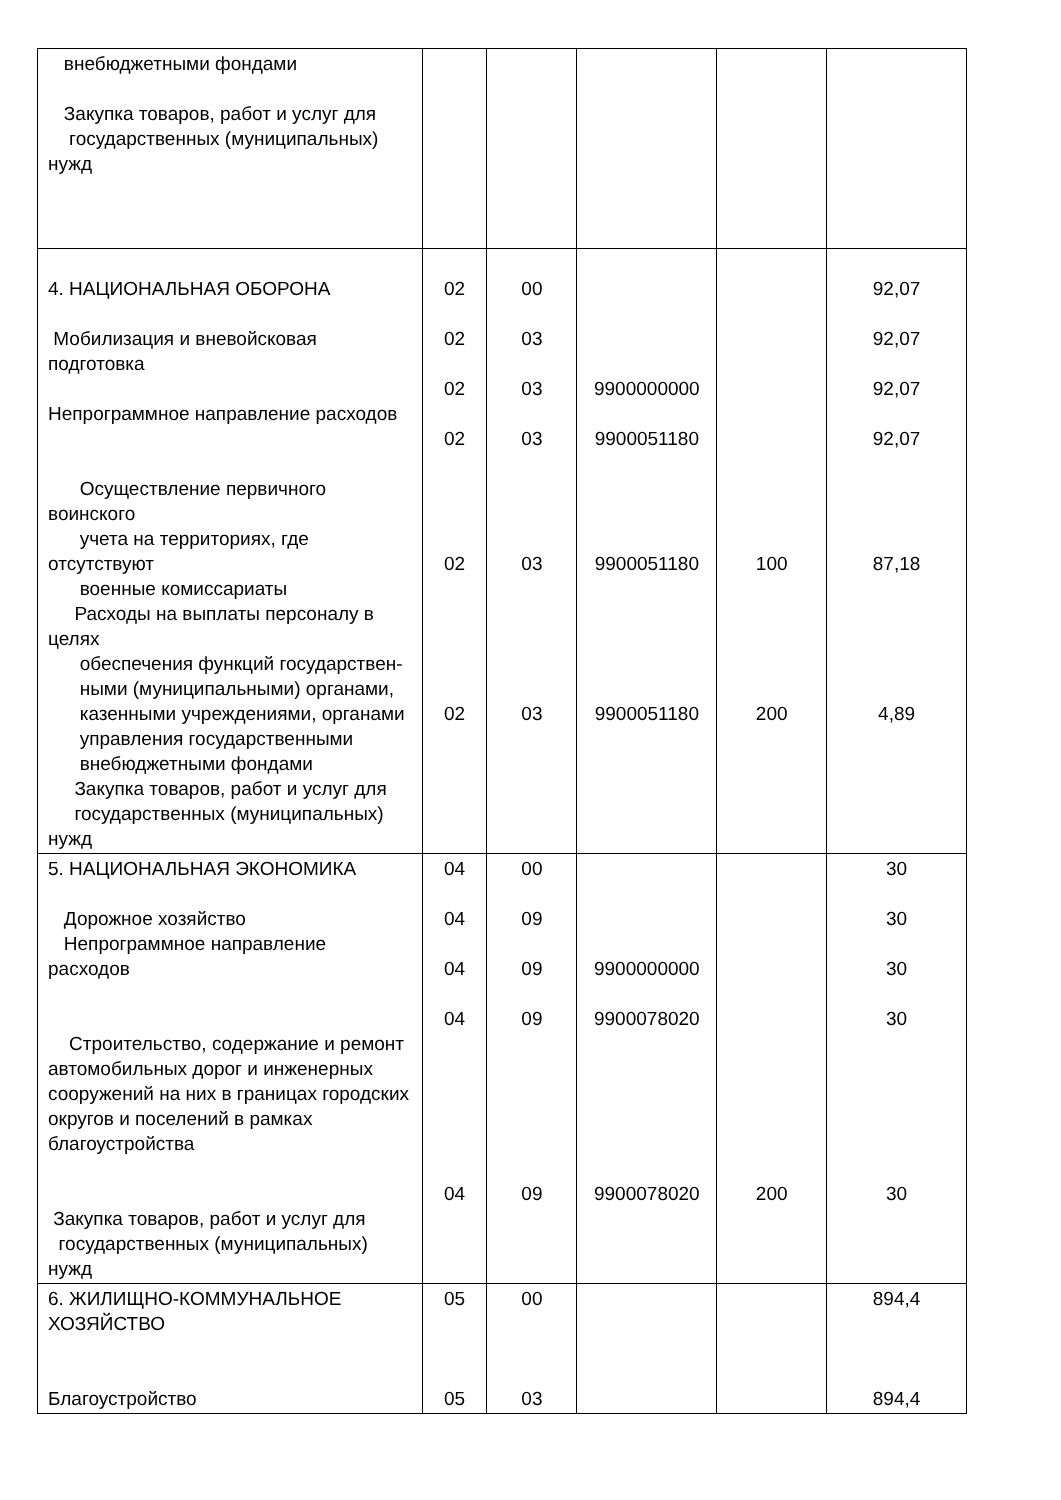| внебюджетными фондами Закупка товаров, работ и услуг для государственных (муниципальных) нужд | | | | | |
| 4. НАЦИОНАЛЬНАЯ ОБОРОНА Мобилизация и вневойсковая подготовка Непрограммное направление расходов Осуществление первичного воинского учета на территориях, где отсутствуют военные комиссариаты Расходы на выплаты персоналу в целях обеспечения функций государствен- ными (муниципальными) органами, казенными учреждениями, органами управления государственными внебюджетными фондами Закупка товаров, работ и услуг для государственных (муниципальных) нужд | 02 02 02 02 02 02 | 00 03 03 03 03 03 | 9900000000 9900051180 9900051180 9900051180 | 100 200 | 92,07 92,07 92,07 92,07 87,18 4,89 |
| 5. НАЦИОНАЛЬНАЯ ЭКОНОМИКА Дорожное хозяйство Непрограммное направление расходов Строительство, содержание и ремонт автомобильных дорог и инженерных сооружений на них в границах городских округов и поселений в рамках благоустройства Закупка товаров, работ и услуг для государственных (муниципальных) нужд | 04 04 04 04 04 | 00 09 09 09 09 | 9900000000 9900078020 9900078020 | 200 | 30 30 30 30 30 |
| 6. ЖИЛИЩНО-КОММУНАЛЬНОЕ ХОЗЯЙСТВО Благоустройство | 05 05 | 00 03 | | | 894,4 894,4 |